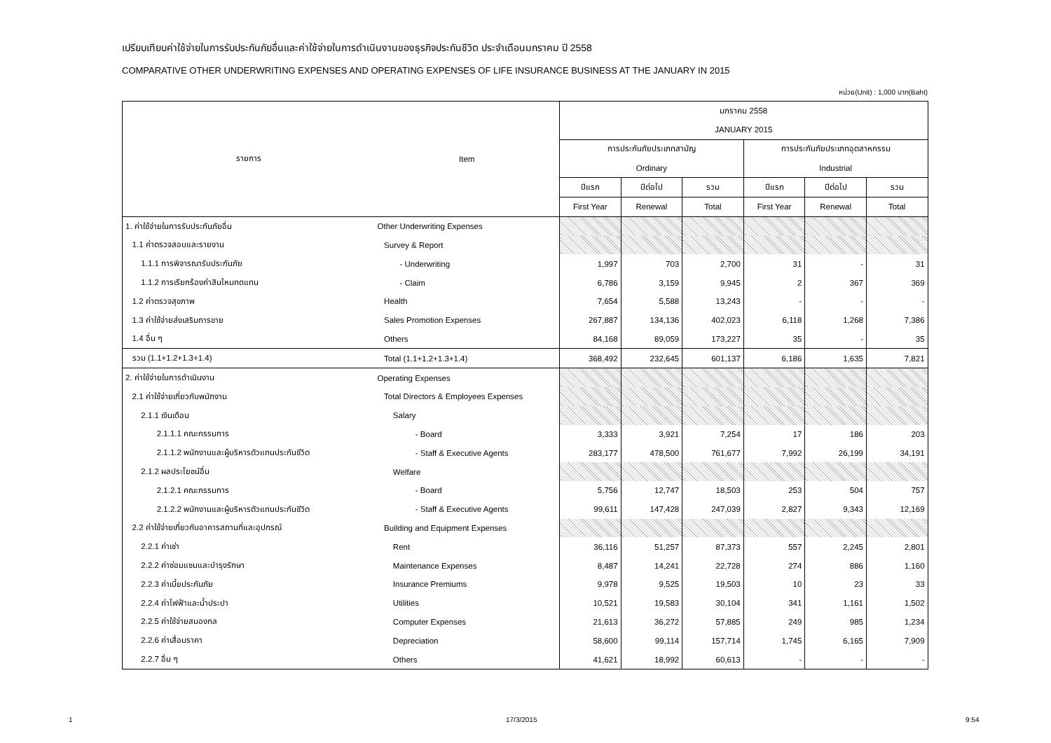เปรียบเทียบค่าใช้จ่ายในการรับประกันภัยอื่นและค่าใช้จ่ายในการดำเนินงานของธุรกิจประกันชีวิต ประจำเดือนมกราคม ปี 2558
COMPARATIVE OTHER UNDERWRITING EXPENSES AND OPERATING EXPENSES OF LIFE INSURANCE BUSINESS AT THE JANUARY IN 2015
หน่วย(Unit) : 1,000 บาท(Baht)
| รายการ | Item | มกราคม 2558 | | | | | |
| --- | --- | --- | --- | --- | --- | --- | --- |
| | | JANUARY 2015 | | | | | |
| | | การประกันภัยประเภทสามัญ | | | การประกันภัยประเภทอุตสาหกรรม | | |
| | | Ordinary | | | Industrial | | |
| | | ปีแรก | ปีต่อไป | รวม | ปีแรก | ปีต่อไป | รวม |
| | | First Year | Renewal | Total | First Year | Renewal | Total |
| 1. ค่าใช้จ่ายในการรับประกันภัยอื่น | Other Underwriting Expenses | | | | | | |
| 1.1 ค่าตรวจสอบและรายงาน | Survey & Report | | | | | | |
| 1.1.1 การพิจารณารับประกันภัย | - Underwriting | 1,997 | 703 | 2,700 | 31 | - | 31 |
| 1.1.2 การเรียกร้องค่าสินไหมทดแทน | - Claim | 6,786 | 3,159 | 9,945 | 2 | 367 | 369 |
| 1.2 ค่าตรวจสุขภาพ | Health | 7,654 | 5,588 | 13,243 | - | - | - |
| 1.3 ค่าใช้จ่ายส่งเสริมการขาย | Sales Promotion Expenses | 267,887 | 134,136 | 402,023 | 6,118 | 1,268 | 7,386 |
| 1.4 อื่น ๆ | Others | 84,168 | 89,059 | 173,227 | 35 | - | 35 |
| รวม (1.1+1.2+1.3+1.4) | Total (1.1+1.2+1.3+1.4) | 368,492 | 232,645 | 601,137 | 6,186 | 1,635 | 7,821 |
| 2. ค่าใช้จ่ายในการดำเนินงาน | Operating Expenses | | | | | | |
| 2.1 ค่าใช้จ่ายเกี่ยวกับพนักงาน | Total Directors & Employees Expenses | | | | | | |
| 2.1.1 เงินเดือน | Salary | | | | | | |
| 2.1.1.1 คณะกรรมการ | - Board | 3,333 | 3,921 | 7,254 | 17 | 186 | 203 |
| 2.1.1.2 พนักงานและผู้บริหารตัวแทนประกันชีวิต | - Staff & Executive Agents | 283,177 | 478,500 | 761,677 | 7,992 | 26,199 | 34,191 |
| 2.1.2 ผลประโยชน์อื่น | Welfare | | | | | | |
| 2.1.2.1 คณะกรรมการ | - Board | 5,756 | 12,747 | 18,503 | 253 | 504 | 757 |
| 2.1.2.2 พนักงานและผู้บริหารตัวแทนประกันชีวิต | - Staff & Executive Agents | 99,611 | 147,428 | 247,039 | 2,827 | 9,343 | 12,169 |
| 2.2 ค่าใช้จ่ายเกี่ยวกับอาคารสถานที่และอุปกรณ์ | Building and Equipment Expenses | | | | | | |
| 2.2.1 ค่าเช่า | Rent | 36,116 | 51,257 | 87,373 | 557 | 2,245 | 2,801 |
| 2.2.2 ค่าซ่อมแซมและบำรุงรักษา | Maintenance Expenses | 8,487 | 14,241 | 22,728 | 274 | 886 | 1,160 |
| 2.2.3 ค่าเบี้ยประกันภัย | Insurance Premiums | 9,978 | 9,525 | 19,503 | 10 | 23 | 33 |
| 2.2.4 ค่าไฟฟ้าและน้ำประปา | Utilities | 10,521 | 19,583 | 30,104 | 341 | 1,161 | 1,502 |
| 2.2.5 ค่าใช้จ่ายสมองกล | Computer Expenses | 21,613 | 36,272 | 57,885 | 249 | 985 | 1,234 |
| 2.2.6 ค่าเสื่อมราคา | Depreciation | 58,600 | 99,114 | 157,714 | 1,745 | 6,165 | 7,909 |
| 2.2.7 อื่น ๆ | Others | 41,621 | 18,992 | 60,613 | - | - | - |
1 17/3/2015 9:54